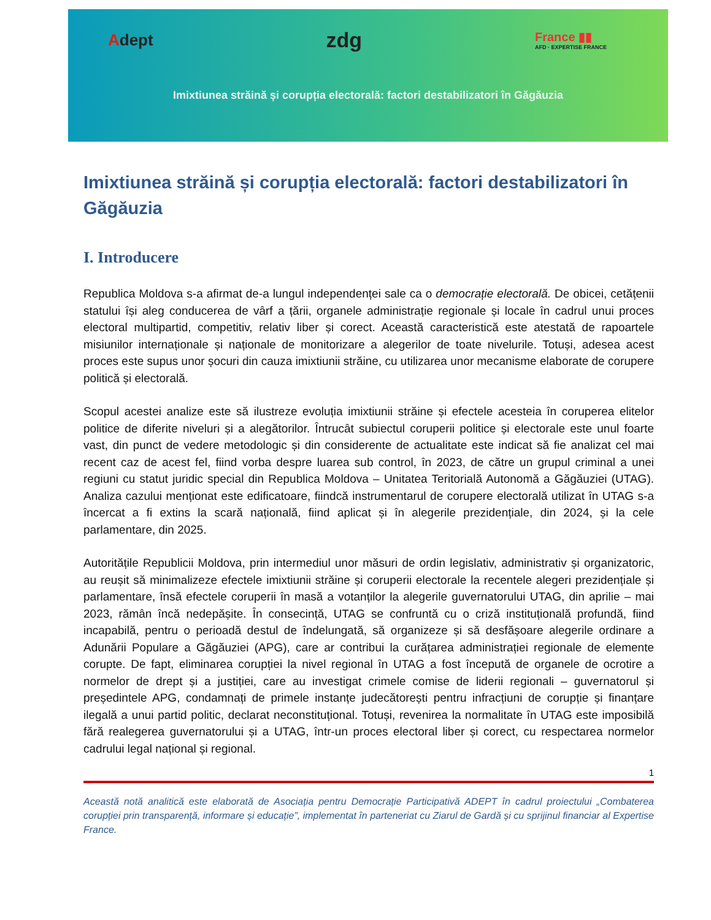Adept
zdg
France ▮▮
AFD · EXPERTISE FRANCE
Imixtiunea străină și corupția electorală: factori destabilizatori în Găgăuzia
Imixtiunea străină și corupția electorală: factori destabilizatori în Găgăuzia
I. Introducere
Republica Moldova s-a afirmat de-a lungul independenței sale ca o democrație electorală. De obicei, cetățenii statului își aleg conducerea de vârf a țării, organele administrație regionale și locale în cadrul unui proces electoral multipartid, competitiv, relativ liber și corect. Această caracteristică este atestată de rapoartele misiunilor internaționale și naționale de monitorizare a alegerilor de toate nivelurile. Totuși, adesea acest proces este supus unor șocuri din cauza imixtiunii străine, cu utilizarea unor mecanisme elaborate de corupere politică și electorală.
Scopul acestei analize este să ilustreze evoluția imixtiunii străine și efectele acesteia în coruperea elitelor politice de diferite niveluri și a alegătorilor. Întrucât subiectul coruperii politice și electorale este unul foarte vast, din punct de vedere metodologic și din considerente de actualitate este indicat să fie analizat cel mai recent caz de acest fel, fiind vorba despre luarea sub control, în 2023, de către un grupul criminal a unei regiuni cu statut juridic special din Republica Moldova – Unitatea Teritorială Autonomă a Găgăuziei (UTAG). Analiza cazului menționat este edificatoare, fiindcă instrumentarul de corupere electorală utilizat în UTAG s-a încercat a fi extins la scară națională, fiind aplicat și în alegerile prezidențiale, din 2024, și la cele parlamentare, din 2025.
Autoritățile Republicii Moldova, prin intermediul unor măsuri de ordin legislativ, administrativ și organizatoric, au reușit să minimalizeze efectele imixtiunii străine și coruperii electorale la recentele alegeri prezidențiale și parlamentare, însă efectele coruperii în masă a votanților la alegerile guvernatorului UTAG, din aprilie – mai 2023, rămân încă nedepășite. În consecință, UTAG se confruntă cu o criză instituțională profundă, fiind incapabilă, pentru o perioadă destul de îndelungată, să organizeze și să desfășoare alegerile ordinare a Adunării Populare a Găgăuziei (APG), care ar contribui la curățarea administrației regionale de elemente corupte. De fapt, eliminarea corupției la nivel regional în UTAG a fost începută de organele de ocrotire a normelor de drept și a justiției, care au investigat crimele comise de liderii regionali – guvernatorul și președintele APG, condamnați de primele instanțe judecătorești pentru infracțiuni de corupție și finanțare ilegală a unui partid politic, declarat neconstituțional. Totuși, revenirea la normalitate în UTAG este imposibilă fără realegerea guvernatorului și a UTAG, într-un proces electoral liber și corect, cu respectarea normelor cadrului legal național și regional.
1
Această notă analitică este elaborată de Asociația pentru Democrație Participativă ADEPT în cadrul proiectului „Combaterea corupției prin transparență, informare și educație”, implementat în parteneriat cu Ziarul de Gardă și cu sprijinul financiar al Expertise France.